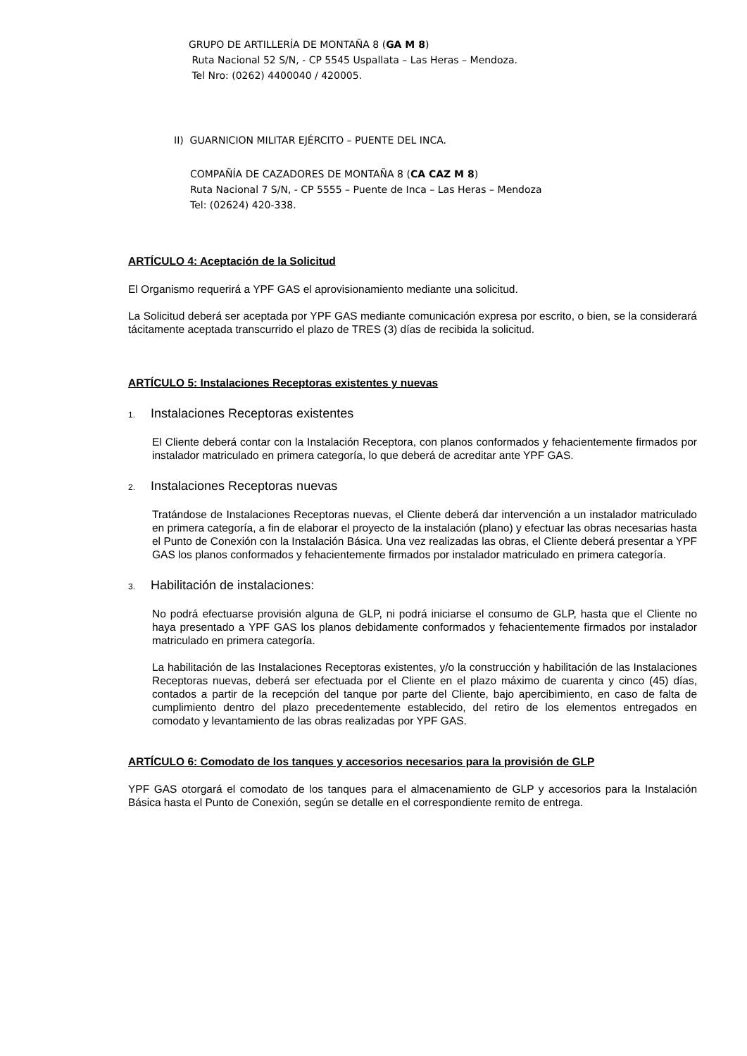GRUPO DE ARTILLERÍA DE MONTAÑA 8 (GA M 8)
Ruta Nacional 52 S/N, - CP 5545 Uspallata – Las Heras – Mendoza.
Tel Nro: (0262) 4400040 / 420005.
II) GUARNICION MILITAR EJÉRCITO – PUENTE DEL INCA.
COMPAÑÍA DE CAZADORES DE MONTAÑA 8 (CA CAZ M 8)
Ruta Nacional 7 S/N, - CP 5555 – Puente de Inca – Las Heras – Mendoza
Tel: (02624) 420-338.
ARTÍCULO 4: Aceptación de la Solicitud
El Organismo requerirá a YPF GAS el aprovisionamiento mediante una solicitud.
La Solicitud deberá ser aceptada por YPF GAS mediante comunicación expresa por escrito, o bien, se la considerará tácitamente aceptada transcurrido el plazo de TRES (3) días de recibida la solicitud.
ARTÍCULO 5: Instalaciones Receptoras existentes y nuevas
1. Instalaciones Receptoras existentes
El Cliente deberá contar con la Instalación Receptora, con planos conformados y fehacientemente firmados por instalador matriculado en primera categoría, lo que deberá de acreditar ante YPF GAS.
2. Instalaciones Receptoras nuevas
Tratándose de Instalaciones Receptoras nuevas, el Cliente deberá dar intervención a un instalador matriculado en primera categoría, a fin de elaborar el proyecto de la instalación (plano) y efectuar las obras necesarias hasta el Punto de Conexión con la Instalación Básica. Una vez realizadas las obras, el Cliente deberá presentar a YPF GAS los planos conformados y fehacientemente firmados por instalador matriculado en primera categoría.
3. Habilitación de instalaciones:
No podrá efectuarse provisión alguna de GLP, ni podrá iniciarse el consumo de GLP, hasta que el Cliente no haya presentado a YPF GAS los planos debidamente conformados y fehacientemente firmados por instalador matriculado en primera categoría.
La habilitación de las Instalaciones Receptoras existentes, y/o la construcción y habilitación de las Instalaciones Receptoras nuevas, deberá ser efectuada por el Cliente en el plazo máximo de cuarenta y cinco (45) días, contados a partir de la recepción del tanque por parte del Cliente, bajo apercibimiento, en caso de falta de cumplimiento dentro del plazo precedentemente establecido, del retiro de los elementos entregados en comodato y levantamiento de las obras realizadas por YPF GAS.
ARTÍCULO 6: Comodato de los tanques y accesorios necesarios para la provisión de GLP
YPF GAS otorgará el comodato de los tanques para el almacenamiento de GLP y accesorios para la Instalación Básica hasta el Punto de Conexión, según se detalle en el correspondiente remito de entrega.